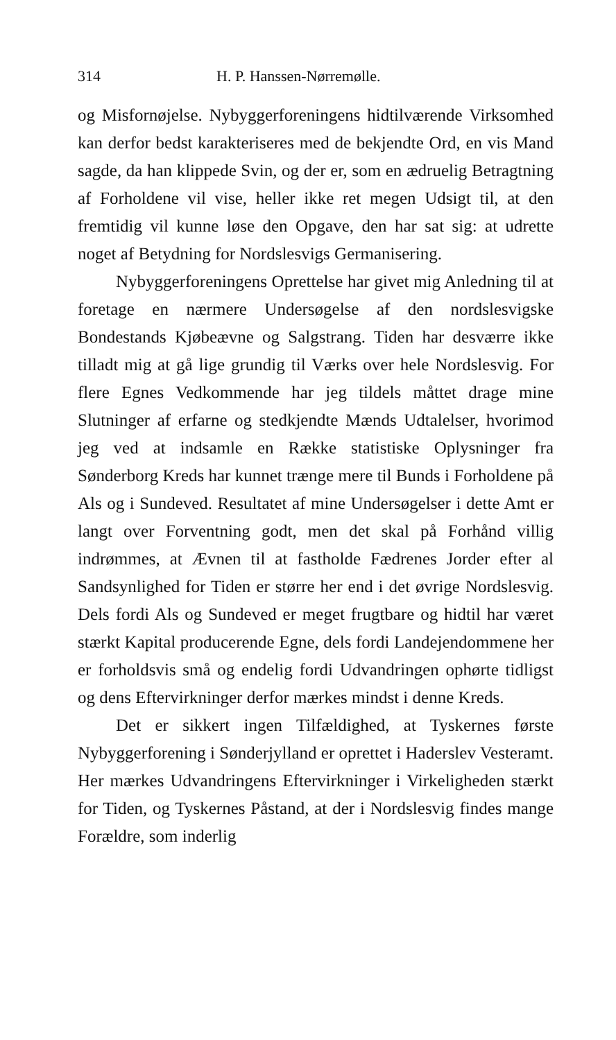314 H. P. Hanssen-Nørremølle.
og Misfornøjelse. Nybyggerforeningens hidtilværende Virksomhed kan derfor bedst karakteriseres med de bekjendte Ord, en vis Mand sagde, da han klippede Svin, og der er, som en ædruelig Betragtning af Forholdene vil vise, heller ikke ret megen Udsigt til, at den fremtidig vil kunne løse den Opgave, den har sat sig: at udrette noget af Betydning for Nordslesvigs Germanisering.
Nybyggerforeningens Oprettelse har givet mig Anledning til at foretage en nærmere Undersøgelse af den nordslesvigske Bondestands Kjøbeævne og Salgstrang. Tiden har desværre ikke tilladt mig at gå lige grundig til Værks over hele Nordslesvig. For flere Egnes Vedkommende har jeg tildels måttet drage mine Slutninger af erfarne og stedkjendte Mænds Udtalelser, hvorimod jeg ved at indsamle en Række statistiske Oplysninger fra Sønderborg Kreds har kunnet trænge mere til Bunds i Forholdene på Als og i Sundeved. Resultatet af mine Undersøgelser i dette Amt er langt over Forventning godt, men det skal på Forhånd villig indrømmes, at Ævnen til at fastholde Fædrenes Jorder efter al Sandsynlighed for Tiden er større her end i det øvrige Nordslesvig. Dels fordi Als og Sundeved er meget frugtbare og hidtil har været stærkt Kapital producerende Egne, dels fordi Landejendommene her er forholdsvis små og endelig fordi Udvandringen ophørte tidligst og dens Eftervirkninger derfor mærkes mindst i denne Kreds.
Det er sikkert ingen Tilfældighed, at Tyskernes første Nybyggerforening i Sønderjylland er oprettet i Haderslev Vesteramt. Her mærkes Udvandringens Eftervirkninger i Virkeligheden stærkt for Tiden, og Tyskernes Påstand, at der i Nordslesvig findes mange Forældre, som inderlig